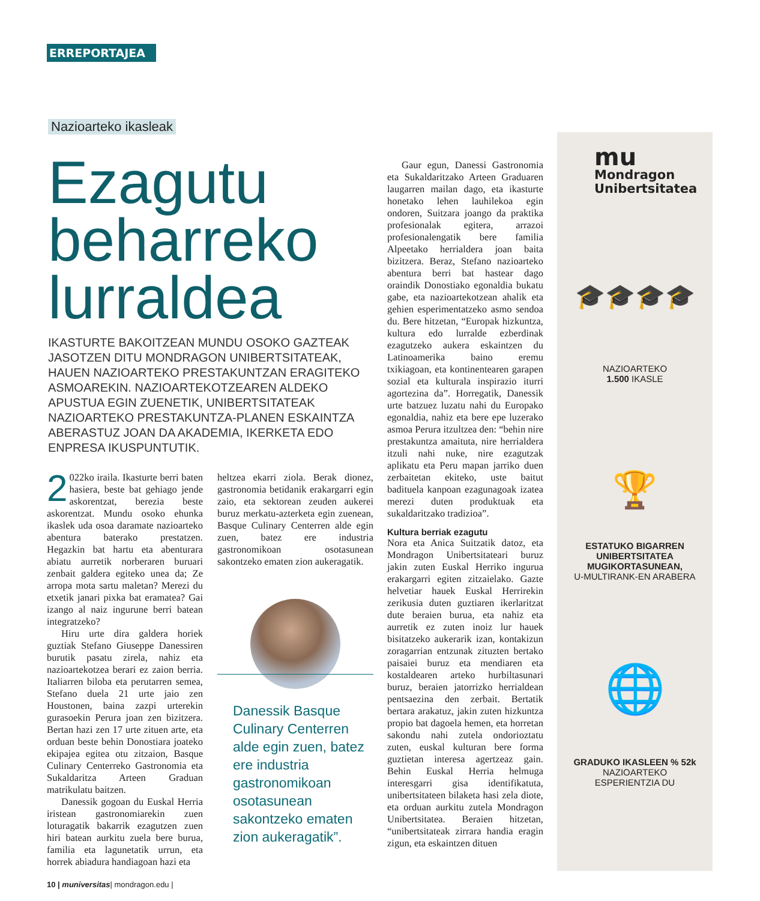ERREPORTAJEA
Nazioarteko ikasleak
Ezagutu
beharreko
lurraldea
IKASTURTE BAKOITZEAN MUNDU OSOKO GAZTEAK JASOTZEN DITU MONDRAGON UNIBERTSITATEAK, HAUEN NAZIOARTEKO PRESTAKUNTZAN ERAGITEKO ASMOAREKIN. NAZIOARTEKOTZEAREN ALDEKO APUSTUA EGIN ZUENETIK, UNIBERTSITATEAK NAZIOARTEKO PRESTAKUNTZA-PLANEN ESKAINTZA ABERASTUZ JOAN DA AKADEMIA, IKERKETA EDO ENPRESA IKUSPUNTUTIK.
2 022ko iraila. Ikasturte berri baten hasiera, beste bat gehiago jende askorentzat, berezia beste askorentzat. Mundu osoko ehunka ikaslek uda osoa daramate nazioarteko abentura baterako prestatzen. Hegazkin bat hartu eta abenturara abiatu aurretik norberaren buruari zenbait galdera egiteko unea da; Ze arropa mota sartu maletan? Merezi du etxetik janari pixka bat eramatea? Gai izango al naiz ingurune berri batean integratzeko?
Hiru urte dira galdera horiek guztiak Stefano Giuseppe Danessiren burutik pasatu zirela, nahiz eta nazioartekotzea berari ez zaion berria. Italiarren biloba eta perutarren semea, Stefano duela 21 urte jaio zen Houstonen, baina zazpi urterekin gurasoekin Perura joan zen bizitzera. Bertan hazi zen 17 urte zituen arte, eta orduan beste behin Donostiara joateko ekipajea egitea otu zitzaion, Basque Culinary Centerreko Gastronomia eta Sukaldaritza Arteen Graduan matrikulatu baitzen.
Danessik gogoan du Euskal Herria iristean gastronomiarekin zuen loturagatik bakarrik ezagutzen zuen hiri batean aurkitu zuela bere burua, familia eta lagunetatik urrun, eta horrek abiadura handiagoan hazi eta
heltzea ekarri ziola. Berak dionez, gastronomia betidanik erakargarri egin zaio, eta sektorean zeuden aukerei buruz merkatu-azterketa egin zuenean, Basque Culinary Centerren alde egin zuen, batez ere industria gastronomikoan osotasunean sakontzeko ematen zion aukeragatik.
Danessik Basque Culinary Centerren alde egin zuen, batez ere industria gastronomikoan osotasunean sakontzeko ematen zion aukeragatik”.
Gaur egun, Danessi Gastronomia eta Sukaldaritzako Arteen Graduaren laugarren mailan dago, eta ikasturte honetako lehen lauhilekoa egin ondoren, Suitzara joango da praktika profesionalak egitera, arrazoi profesionalengatik bere familia Alpeetako herrialdera joan baita bizitzera. Beraz, Stefano nazioarteko abentura berri bat hastear dago oraindik Donostiako egonaldia bukatu gabe, eta nazioartekotzean ahalik eta gehien esperimentatzeko asmo sendoa du. Bere hitzetan, “Europak hizkuntza, kultura edo lurralde ezberdinak ezagutzeko aukera eskaintzen du Latinoamerika baino eremu txikiagoan, eta kontinentearen garapen sozial eta kulturala inspirazio iturri agortezina da”. Horregatik, Danessik urte batzuez luzatu nahi du Europako egonaldia, nahiz eta bere epe luzerako asmoa Perura itzultzea den: “behin nire prestakuntza amaituta, nire herrialdera itzuli nahi nuke, nire ezagutzak aplikatu eta Peru mapan jarriko duen zerbaitetan ekiteko, uste baitut badituela kanpoan ezagunagoak izatea merezi duten produktuak eta sukaldaritzako tradizioa”.
Kultura berriak ezagutu
Nora eta Anica Suitzatik datoz, eta Mondragon Unibertsitateari buruz jakin zuten Euskal Herriko ingurua erakargarri egiten zitzaielako. Gazte helvetiar hauek Euskal Herrirekin zerikusia duten guztiaren ikerlaritzat dute beraien burua, eta nahiz eta aurretik ez zuten inoiz lur hauek bisitatzeko aukerarik izan, kontakizun zoragarrian entzunak zituzten bertako paisaiei buruz eta mendiaren eta kostaldearen arteko hurbiltasunari buruz, beraien jatorrizko herrialdean pentsaezina den zerbait. Bertatik bertara arakatuz, jakin zuten hizkuntza propio bat dagoela hemen, eta horretan sakondu nahi zutela ondorioztatu zuten, euskal kulturan bere forma guztietan interesa agertzeaz gain. Behin Euskal Herria helmuga interesgarri gisa identifikatuta, unibertsitateen bilaketa hasi zela diote, eta orduan aurkitu zutela Mondragon Unibertsitatea. Beraien hitzetan, “unibertsitateak zirrara handia eragin zigun, eta eskaintzen dituen
mu
Mondragon
Unibertsitatea
🎓🎓🎓🎓
NAZIOARTEKO
1.500 IKASLE
🏆
ESTATUKO BIGARREN
UNIBERTSITATEA
MUGIKORTASUNEAN,
U-MULTIRANK-EN ARABERA
🌐
GRADUKO IKASLEEN % 52k
NAZIOARTEKO
ESPERIENTZIA DU
10 | muniversitas| mondragon.edu |